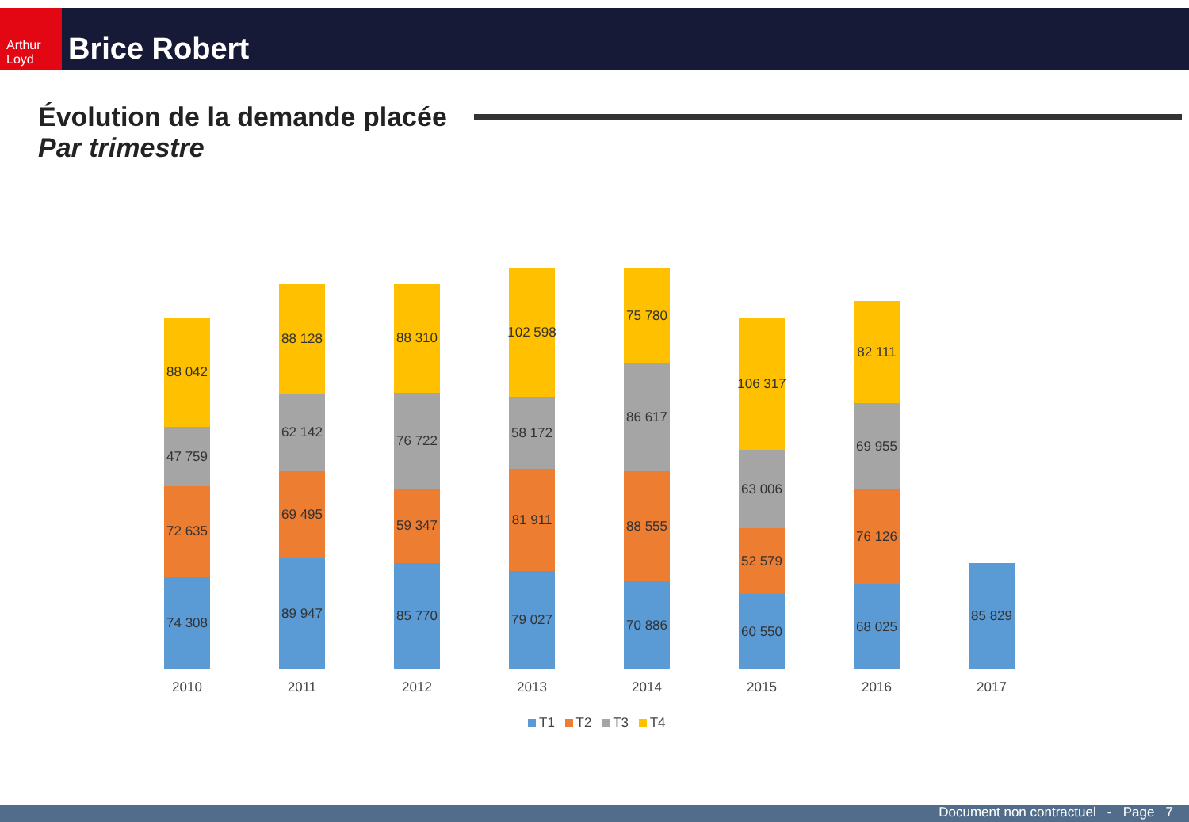Arthur Loyd
Brice Robert
Évolution de la demande placée
Par trimestre
74 308
72 635
47 759
88 042
89 947
69 495
62 142
88 128
85 770
59 347
76 722
88 310
79 027
81 911
58 172
102 598
70 886
88 555
86 617
75 780
60 550
52 579
63 006
106 317
68 025
76 126
69 955
82 111
85 829
2010 2011 2012 2013 2014 2015 2016 2017
T1 T2 T3 T4
Document non contractuel - Page 7